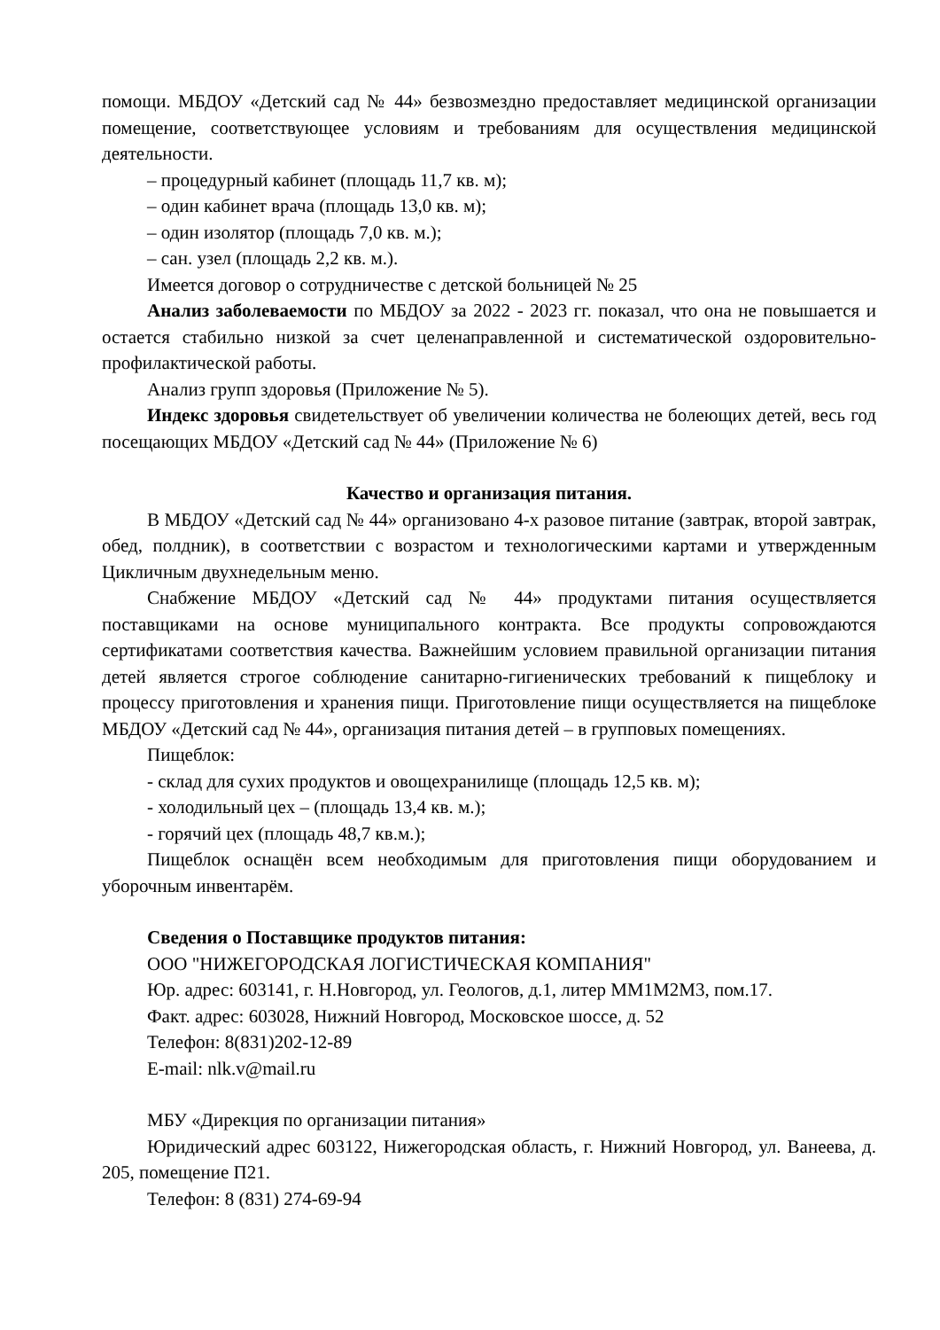помощи. МБДОУ «Детский сад № 44» безвозмездно предоставляет медицинской организации помещение, соответствующее условиям и требованиям для осуществления медицинской деятельности.
– процедурный кабинет (площадь 11,7 кв. м);
– один кабинет врача (площадь 13,0 кв. м);
– один изолятор (площадь 7,0 кв. м.);
– сан. узел (площадь 2,2 кв. м.).
Имеется договор о сотрудничестве с детской больницей № 25
Анализ заболеваемости по МБДОУ за 2022 - 2023 гг. показал, что она не повышается и остается стабильно низкой за счет целенаправленной и систематической оздоровительно-профилактической работы.
Анализ групп здоровья (Приложение № 5).
Индекс здоровья свидетельствует об увеличении количества не болеющих детей, весь год посещающих МБДОУ «Детский сад № 44» (Приложение № 6)
Качество и организация питания.
В МБДОУ «Детский сад № 44» организовано 4-х разовое питание (завтрак, второй завтрак, обед, полдник), в соответствии с возрастом и технологическими картами и утвержденным Цикличным двухнедельным меню.
Снабжение МБДОУ «Детский сад № 44» продуктами питания осуществляется поставщиками на основе муниципального контракта. Все продукты сопровождаются сертификатами соответствия качества. Важнейшим условием правильной организации питания детей является строгое соблюдение санитарно-гигиенических требований к пищеблоку и процессу приготовления и хранения пищи. Приготовление пищи осуществляется на пищеблоке МБДОУ «Детский сад № 44», организация питания детей – в групповых помещениях.
Пищеблок:
- склад для сухих продуктов и овощехранилище (площадь 12,5 кв. м);
- холодильный цех – (площадь 13,4 кв. м.);
- горячий цех (площадь 48,7 кв.м.);
Пищеблок оснащён всем необходимым для приготовления пищи оборудованием и уборочным инвентарём.
Сведения о Поставщике продуктов питания:
ООО "НИЖЕГОРОДСКАЯ ЛОГИСТИЧЕСКАЯ КОМПАНИЯ"
Юр. адрес: 603141, г. Н.Новгород, ул. Геологов, д.1, литер ММ1М2М3, пом.17.
Факт. адрес: 603028, Нижний Новгород, Московское шоссе, д. 52
Телефон: 8(831)202-12-89
E-mail: nlk.v@mail.ru
МБУ «Дирекция по организации питания»
Юридический адрес 603122, Нижегородская область, г. Нижний Новгород, ул. Ванеева, д. 205, помещение П21.
Телефон: 8 (831) 274-69-94